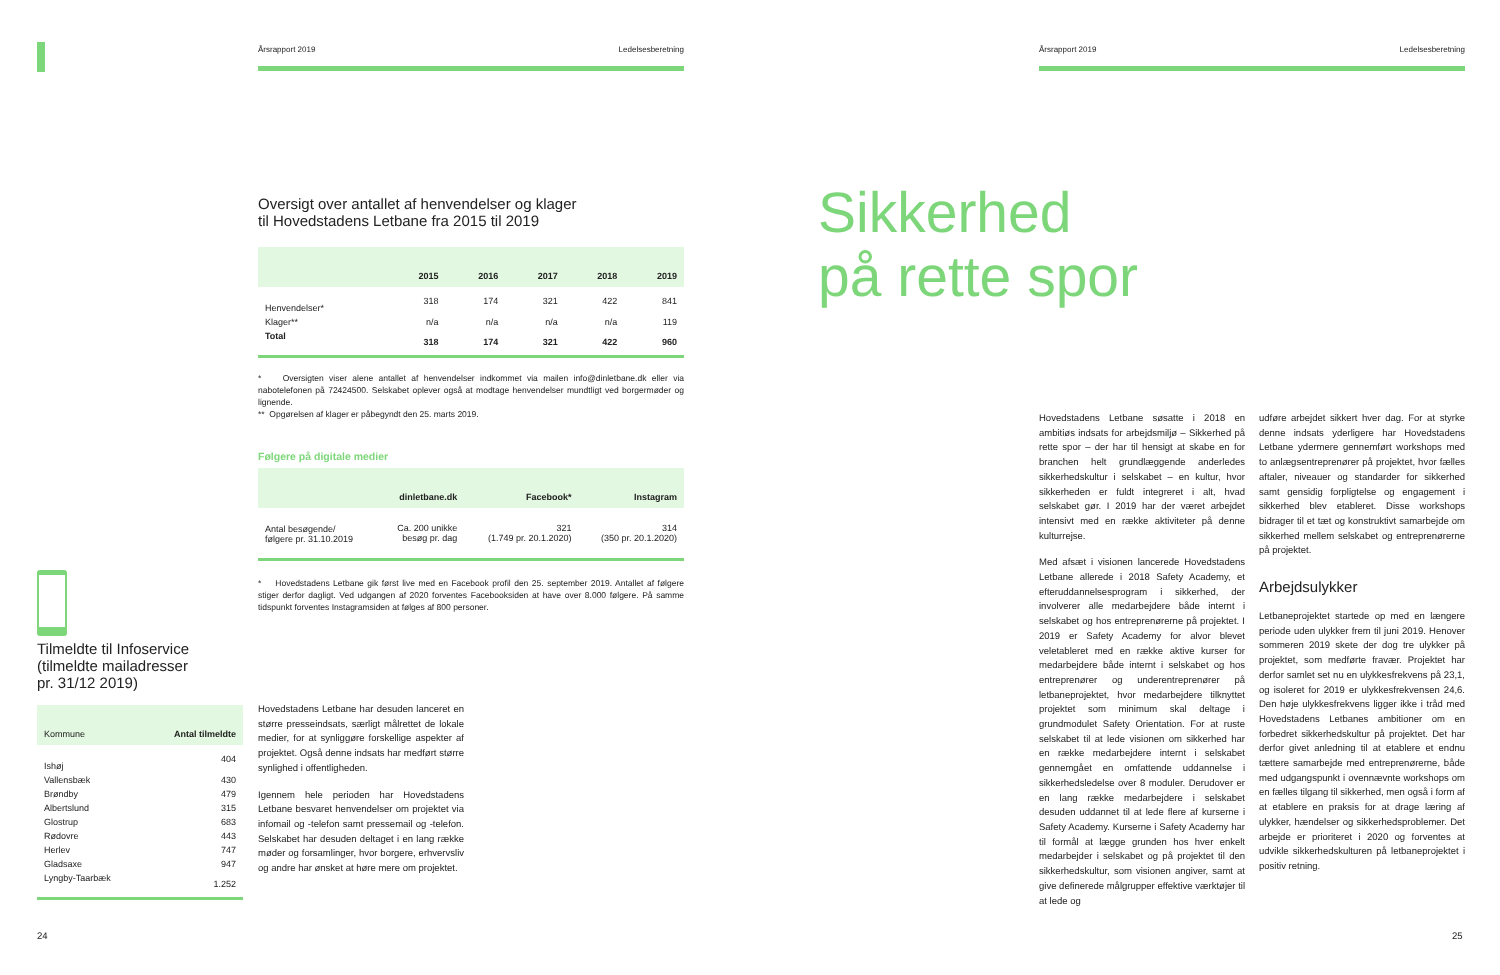Årsrapport 2019 Ledelsesberetning Årsrapport 2019 Ledelsesberetning
Oversigt over antallet af henvendelser og klager
til Hovedstadens Letbane fra 2015 til 2019
| | 2015 | 2016 | 2017 | 2018 | 2019 |
| --- | --- | --- | --- | --- | --- |
| Henvendelser* | 318 | 174 | 321 | 422 | 841 |
| Klager** | n/a | n/a | n/a | n/a | 119 |
| Total | 318 | 174 | 321 | 422 | 960 |
* Oversigten viser alene antallet af henvendelser indkommet via mailen info@dinletbane.dk eller via nabotelefonen på 72424500. Selskabet oplever også at modtage henvendelser mundtligt ved borgermøder og lignende.
** Opgørelsen af klager er påbegyndt den 25. marts 2019.
Følgere på digitale medier
| | dinletbane.dk | Facebook* | Instagram |
| --- | --- | --- | --- |
| Antal besøgende/ følgere pr. 31.10.2019 | Ca. 200 unikke besøg pr. dag | 321 (1.749 pr. 20.1.2020) | 314 (350 pr. 20.1.2020) |
* Hovedstadens Letbane gik først live med en Facebook profil den 25. september 2019. Antallet af følgere stiger derfor dagligt. Ved udgangen af 2020 forventes Facebooksiden at have over 8.000 følgere. På samme tidspunkt forventes Instagramsiden at følges af 800 personer.
Tilmeldte til Infoservice
(tilmeldte mailadresser
pr. 31/12 2019)
| Kommune | Antal tilmeldte |
| --- | --- |
| Ishøj | 404 |
| Vallensbæk | 430 |
| Brøndby | 479 |
| Albertslund | 315 |
| Glostrup | 683 |
| Rødovre | 443 |
| Herlev | 747 |
| Gladsaxe | 947 |
| Lyngby-Taarbæk | 1.252 |
Hovedstadens Letbane har desuden lanceret en større presseindsats, særligt målrettet de lokale medier, for at synliggøre forskellige aspekter af projektet. Også denne indsats har medført større synlighed i offentligheden.
Igennem hele perioden har Hovedstadens Letbane besvaret henvendelser om projektet via infomail og -telefon samt pressemail og -telefon. Selskabet har desuden deltaget i en lang række møder og forsamlinger, hvor borgere, erhvervsliv og andre har ønsket at høre mere om projektet.
24
Sikkerhed
på rette spor
Hovedstadens Letbane søsatte i 2018 en ambitiøs indsats for arbejdsmiljø – Sikkerhed på rette spor – der har til hensigt at skabe en for branchen helt grundlæggende anderledes sikkerhedskultur i selskabet – en kultur, hvor sikkerheden er fuldt integreret i alt, hvad selskabet gør. I 2019 har der været arbejdet intensivt med en række aktiviteter på denne kulturrejse.
Med afsæt i visionen lancerede Hovedstadens Letbane allerede i 2018 Safety Academy, et efteruddannelsesprogram i sikkerhed, der involverer alle medarbejdere både internt i selskabet og hos entreprenørerne på projektet. I 2019 er Safety Academy for alvor blevet veletableret med en række aktive kurser for medarbejdere både internt i selskabet og hos entreprenører og underentreprenører på letbaneprojektet, hvor medarbejdere tilknyttet projektet som minimum skal deltage i grundmodulet Safety Orientation. For at ruste selskabet til at lede visionen om sikkerhed har en række medarbejdere internt i selskabet gennemgået en omfattende uddannelse i sikkerhedsledelse over 8 moduler. Derudover er en lang række medarbejdere i selskabet desuden uddannet til at lede flere af kurserne i Safety Academy. Kurserne i Safety Academy har til formål at lægge grunden hos hver enkelt medarbejder i selskabet og på projektet til den sikkerhedskultur, som visionen angiver, samt at give definerede målgrupper effektive værktøjer til at lede og
udføre arbejdet sikkert hver dag. For at styrke denne indsats yderligere har Hovedstadens Letbane ydermere gennemført workshops med to anlægsentreprenører på projektet, hvor fælles aftaler, niveauer og standarder for sikkerhed samt gensidig forpligtelse og engagement i sikkerhed blev etableret. Disse workshops bidrager til et tæt og konstruktivt samarbejde om sikkerhed mellem selskabet og entreprenørerne på projektet.
Arbejdsulykker
Letbaneprojektet startede op med en længere periode uden ulykker frem til juni 2019. Henover sommeren 2019 skete der dog tre ulykker på projektet, som medførte fravær. Projektet har derfor samlet set nu en ulykkesfrekvens på 23,1, og isoleret for 2019 er ulykkesfrekvensen 24,6. Den høje ulykkesfrekvens ligger ikke i tråd med Hovedstadens Letbanes ambitioner om en forbedret sikkerhedskultur på projektet. Det har derfor givet anledning til at etablere et endnu tættere samarbejde med entreprenørerne, både med udgangspunkt i ovennævnte workshops om en fælles tilgang til sikkerhed, men også i form af at etablere en praksis for at drage læring af ulykker, hændelser og sikkerhedsproblemer. Det arbejde er prioriteret i 2020 og forventes at udvikle sikkerhedskulturen på letbaneprojektet i positiv retning.
25